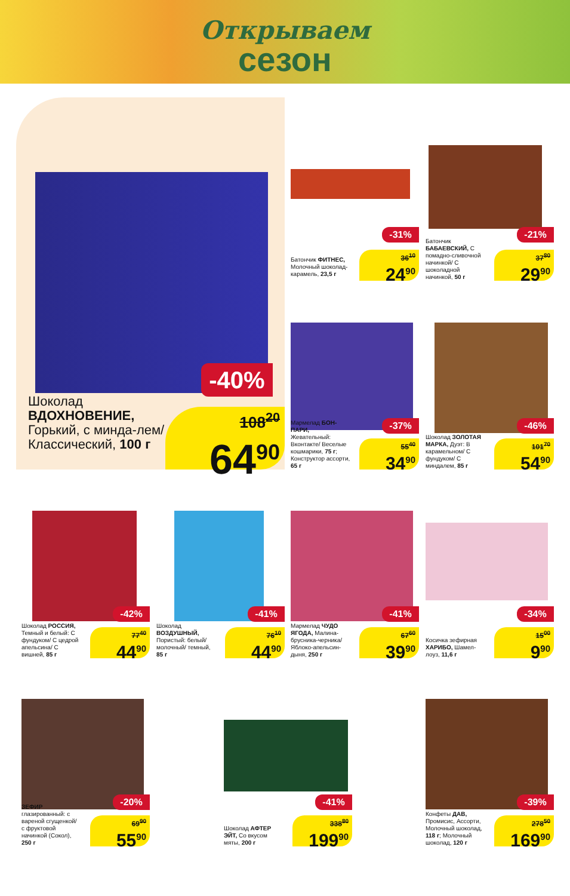Открываем
сезон
-40%
Шоколад ВДОХНОВЕНИЕ, Горький, с минда-лем/ Классический, 100 г
108<sup>20</sup>
64<sup>90</sup>
-31%
Батончик ФИТНЕС, Молочный шоколад-карамель, 23,5 г
36<sup>10</sup>
24<sup>90</sup>
-21%
Батончик БАБАЕВСКИЙ, С помадно-сливочной начинкой/ С шоколадной начинкой, 50 г
37<sup>80</sup>
29<sup>90</sup>
-37%
Мармелад БОН-ПАРИ, Жевательный: Вконтакте/ Веселые кошмарики, 75 г; Конструктор ассорти, 65 г
55<sup>40</sup>
34<sup>90</sup>
-46%
Шоколад ЗОЛОТАЯ МАРКА, Дуэт: В карамельном/ С фундуком/ С миндалем, 85 г
101<sup>70</sup>
54<sup>90</sup>
-42%
Шоколад РОССИЯ, Темный и белый: С фундуком/ С цедрой апельсина/ С вишней, 85 г
77<sup>40</sup>
44<sup>90</sup>
-41%
Шоколад ВОЗДУШНЫЙ, Пористый: белый/ молочный/ темный, 85 г
76<sup>10</sup>
44<sup>90</sup>
-41%
Мармелад ЧУДО ЯГОДА, Малина-брусника-черника/ Яблоко-апельсин-дыня, 250 г
67<sup>60</sup>
39<sup>90</sup>
-34%
Косичка зефирная ХАРИБО, Шамел-лоуз, 11,6 г
15<sup>00</sup>
9<sup>90</sup>
-20%
ЗЕФИР глазированный: с вареной сгущенкой/ с фруктовой начинкой (Сокол), 250 г
69<sup>90</sup>
55<sup>90</sup>
-41%
Шоколад АФТЕР ЭЙТ, Со вкусом мяты, 200 г
338<sup>80</sup>
199<sup>90</sup>
-39%
Конфеты ДАВ, Промисис, Ассорти, Молочный шоколад, 118 г; Молочный шоколад, 120 г
278<sup>50</sup>
169<sup>90</sup>